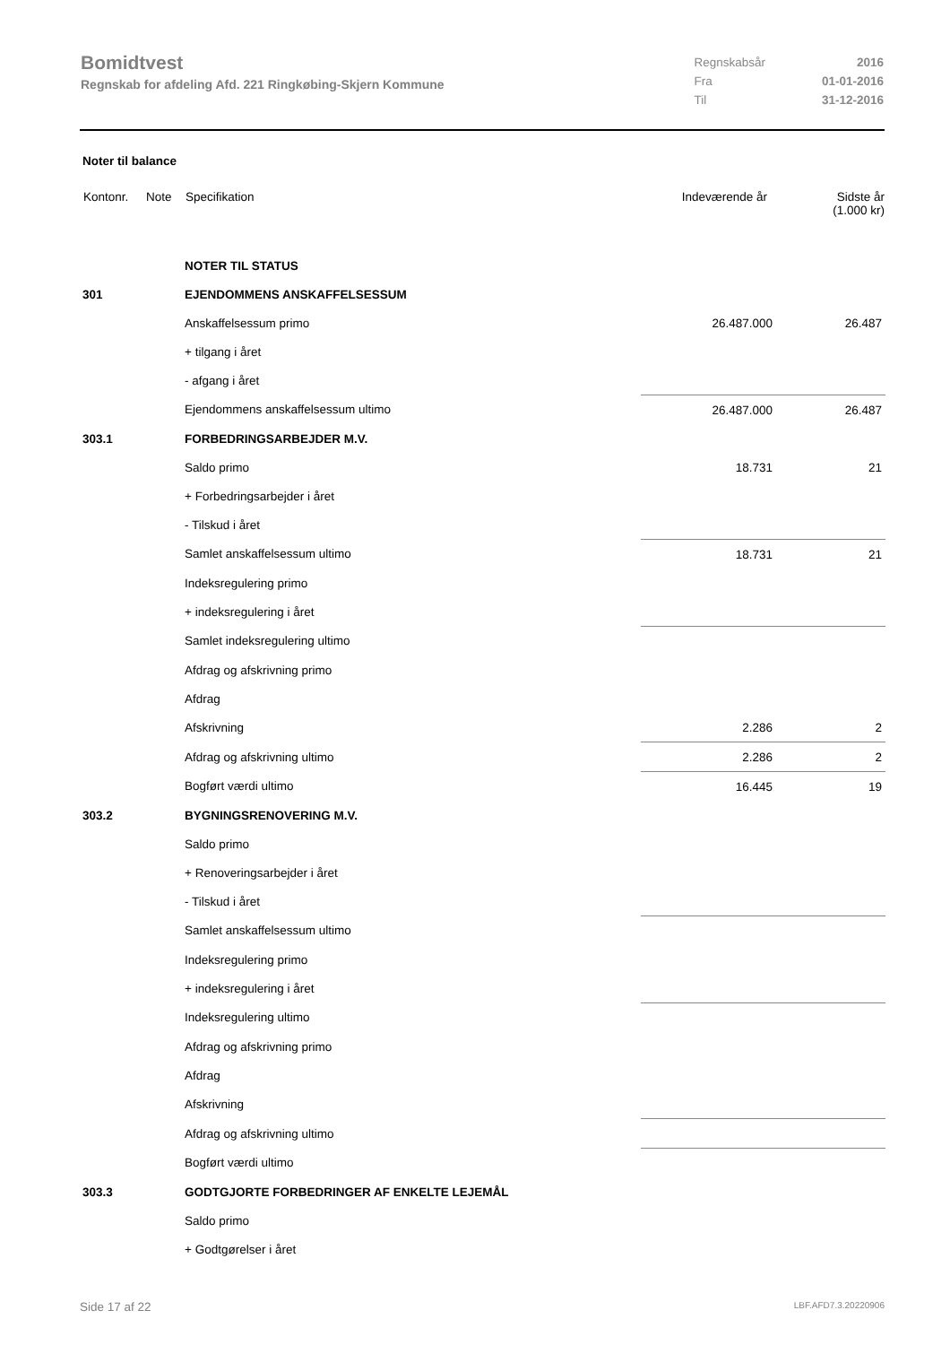Bomidtvest
Regnskab for afdeling Afd. 221 Ringkøbing-Skjern Kommune
| Regnskabsår | 2016 |
| Fra | 01-01-2016 |
| Til | 31-12-2016 |
Noter til balance
| Kontonr. | Note | Specifikation | Indeværende år | Sidste år (1.000 kr) |
| --- | --- | --- | --- | --- |
| | | NOTER TIL STATUS | | |
| 301 | | EJENDOMMENS ANSKAFFELSESSUM | | |
| | | Anskaffelsessum primo | 26.487.000 | 26.487 |
| | | + tilgang i året | | |
| | | - afgang i året | | |
| | | Ejendommens anskaffelsessum ultimo | 26.487.000 | 26.487 |
| 303.1 | | FORBEDRINGSARBEJDER M.V. | | |
| | | Saldo primo | 18.731 | 21 |
| | | + Forbedringsarbejder i året | | |
| | | - Tilskud i året | | |
| | | Samlet anskaffelsessum ultimo | 18.731 | 21 |
| | | Indeksregulering primo | | |
| | | + indeksregulering i året | | |
| | | Samlet indeksregulering ultimo | | |
| | | Afdrag og afskrivning primo | | |
| | | Afdrag | | |
| | | Afskrivning | 2.286 | 2 |
| | | Afdrag og afskrivning ultimo | 2.286 | 2 |
| | | Bogført værdi ultimo | 16.445 | 19 |
| 303.2 | | BYGNINGSRENOVERING M.V. | | |
| | | Saldo primo | | |
| | | + Renoveringsarbejder i året | | |
| | | - Tilskud i året | | |
| | | Samlet anskaffelsessum ultimo | | |
| | | Indeksregulering primo | | |
| | | + indeksregulering i året | | |
| | | Indeksregulering ultimo | | |
| | | Afdrag og afskrivning primo | | |
| | | Afdrag | | |
| | | Afskrivning | | |
| | | Afdrag og afskrivning ultimo | | |
| | | Bogført værdi ultimo | | |
| 303.3 | | GODTGJORTE FORBEDRINGER AF ENKELTE LEJEMÅL | | |
| | | Saldo primo | | |
| | | + Godtgørelser i året | | |
Side 17 af 22 LBF.AFD7.3.20220906